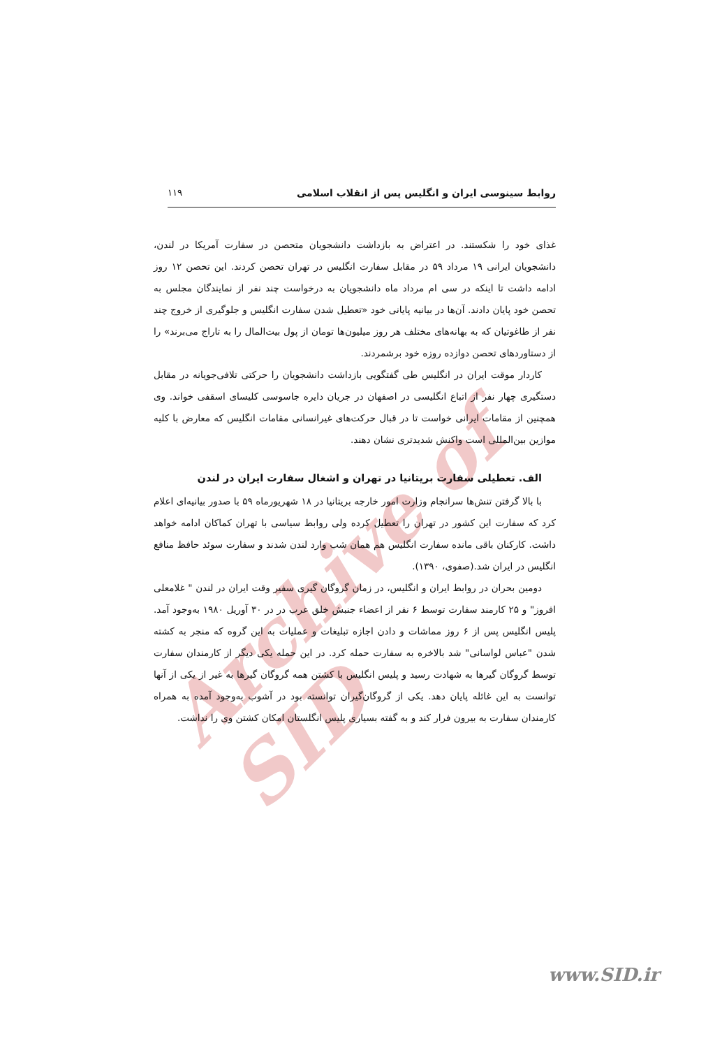Archive of SID
روابط سینوسی ایران و انگلیس پس از انقلاب اسلامی ۱۱۹
غذای خود را شکستند. در اعتراض به بازداشت دانشجویان متحصن در سفارت آمریکا در لندن، دانشجویان ایرانی ۱۹ مرداد ۵۹ در مقابل سفارت انگلیس در تهران تحصن کردند. این تحصن ۱۲ روز ادامه داشت تا اینکه در سی ام مرداد ماه دانشجویان به درخواست چند نفر از نمایندگان مجلس به تحصن خود پایان دادند. آن‌ها در بیانیه پایانی خود «تعطیل شدن سفارت انگلیس و جلوگیری از خروج چند نفر از طاغوتیان که به بهانه‌های مختلف هر روز میلیون‌ها تومان از پول بیت‌المال را به تاراج می‌برند» را از دستاوردهای تحصن دوازده روزه خود برشمردند.
کاردار موقت ایران در انگلیس طی گفتگویی بازداشت دانشجویان را حرکتی تلافی‌جویانه در مقابل دستگیری چهار نفر از اتباع انگلیسی در اصفهان در جریان دایره جاسوسی کلیسای اسقفی خواند. وی همچنین از مقامات ایرانی خواست تا در قبال حرکت‌های غیرانسانی مقامات انگلیس که معارض با کلیه موازین بین‌المللی است واکنش شدیدتری نشان دهند.
الف. تعطیلی سفارت بریتانیا در تهران و اشغال سفارت ایران در لندن
با بالا گرفتن تنش‌ها سرانجام وزارت امور خارجه بریتانیا در ۱۸ شهریورماه ۵۹ با صدور بیانیه‌ای اعلام کرد که سفارت این کشور در تهران را تعطیل کرده ولی روابط سیاسی با تهران کماکان ادامه خواهد داشت. کارکنان باقی مانده سفارت انگلیس هم همان شب وارد لندن شدند و سفارت سوئد حافظ منافع انگلیس در ایران شد.(صفوی، ۱۳۹۰).
دومین بحران در روابط ایران و انگلیس، در زمان گروگان گیری سفیر وقت ایران در لندن " غلامعلی افروز" و ۲۵ کارمند سفارت توسط ۶ نفر از اعضاء جنبش خلق عرب در در ۳۰ آوریل ۱۹۸۰ به‌وجود آمد. پلیس انگلیس پس از ۶ روز مماشات و دادن اجازه تبلیغات و عملیات به این گروه که منجر به کشته شدن "عباس لواسانی" شد بالاخره به سفارت حمله کرد. در این حمله یکی دیگر از کارمندان سفارت توسط گروگان گیرها به شهادت رسید و پلیس انگلیس با کشتن همه گروگان گیرها به غیر از یکی از آنها توانست به این غائله پایان دهد. یکی از گروگان‌گیران توانسته بود در آشوب به‌وجود آمده به همراه کارمندان سفارت به بیرون فرار کند و به گفته بسیاری پلیس انگلستان امکان کشتن وی را نداشت.
www.SID.ir